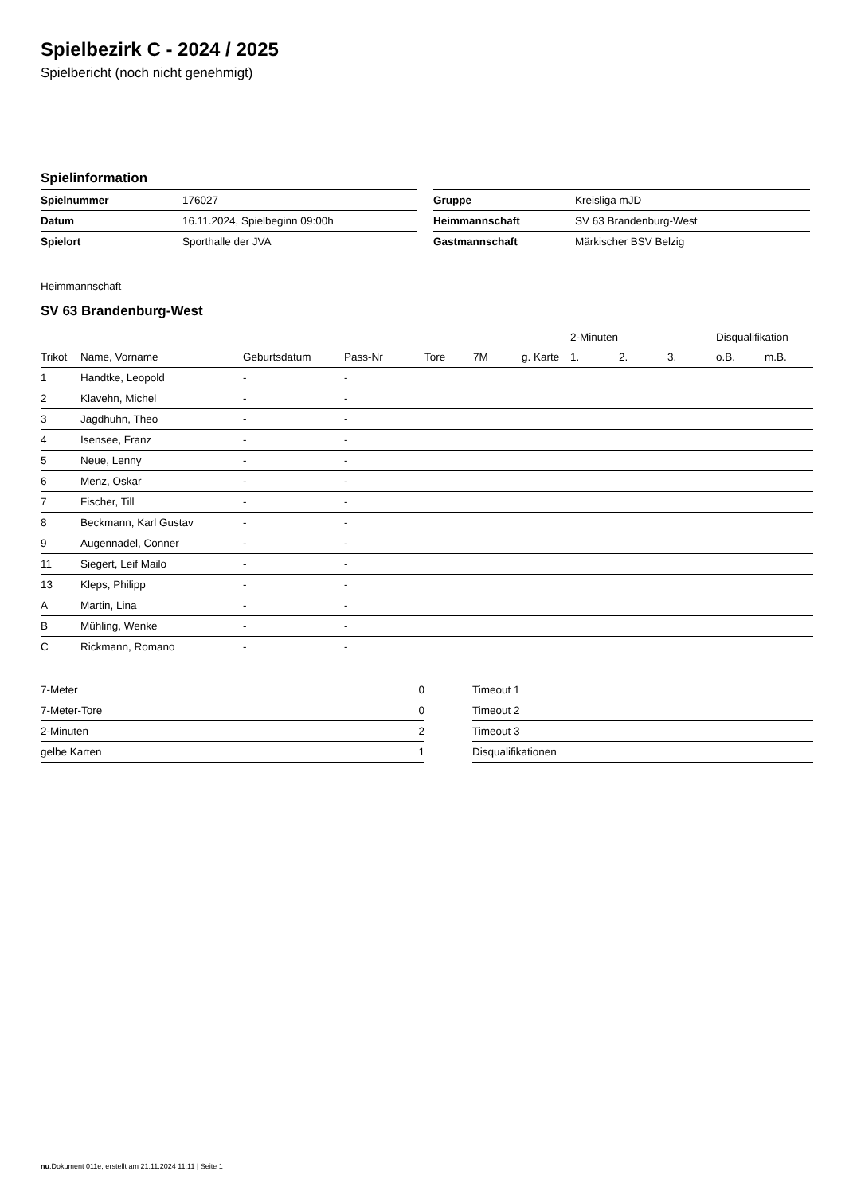Spielbezirk C - 2024 / 2025
Spielbericht (noch nicht genehmigt)
Spielinformation
| Spielnummer | 176027 |
| Datum | 16.11.2024, Spielbeginn 09:00h |
| Spielort | Sporthalle der JVA |
| Gruppe | Kreisliga mJD |
| Heimmannschaft | SV 63 Brandenburg-West |
| Gastmannschaft | Märkischer BSV Belzig |
Heimmannschaft
SV 63 Brandenburg-West
| | | | | | | | 2-Minuten | | | Disqualifikation | |
| --- | --- | --- | --- | --- | --- | --- | --- | --- | --- | --- | --- |
| Trikot | Name, Vorname | Geburtsdatum | Pass-Nr | Tore | 7M | g. Karte | 1. | 2. | 3. | o.B. | m.B. |
| 1 | Handtke, Leopold | - | - | | | | | | | | |
| 2 | Klavehn, Michel | - | - | | | | | | | | |
| 3 | Jagdhuhn, Theo | - | - | | | | | | | | |
| 4 | Isensee, Franz | - | - | | | | | | | | |
| 5 | Neue, Lenny | - | - | | | | | | | | |
| 6 | Menz, Oskar | - | - | | | | | | | | |
| 7 | Fischer, Till | - | - | | | | | | | | |
| 8 | Beckmann, Karl Gustav | - | - | | | | | | | | |
| 9 | Augennadel, Conner | - | - | | | | | | | | |
| 11 | Siegert, Leif Mailo | - | - | | | | | | | | |
| 13 | Kleps, Philipp | - | - | | | | | | | | |
| A | Martin, Lina | - | - | | | | | | | | |
| B | Mühling, Wenke | - | - | | | | | | | | |
| C | Rickmann, Romano | - | - | | | | | | | | |
| 7-Meter | 0 |
| 7-Meter-Tore | 0 |
| 2-Minuten | 2 |
| gelbe Karten | 1 |
| Timeout 1 |
| Timeout 2 |
| Timeout 3 |
| Disqualifikationen |
nu.Dokument 011e, erstellt am 21.11.2024 11:11 | Seite 1